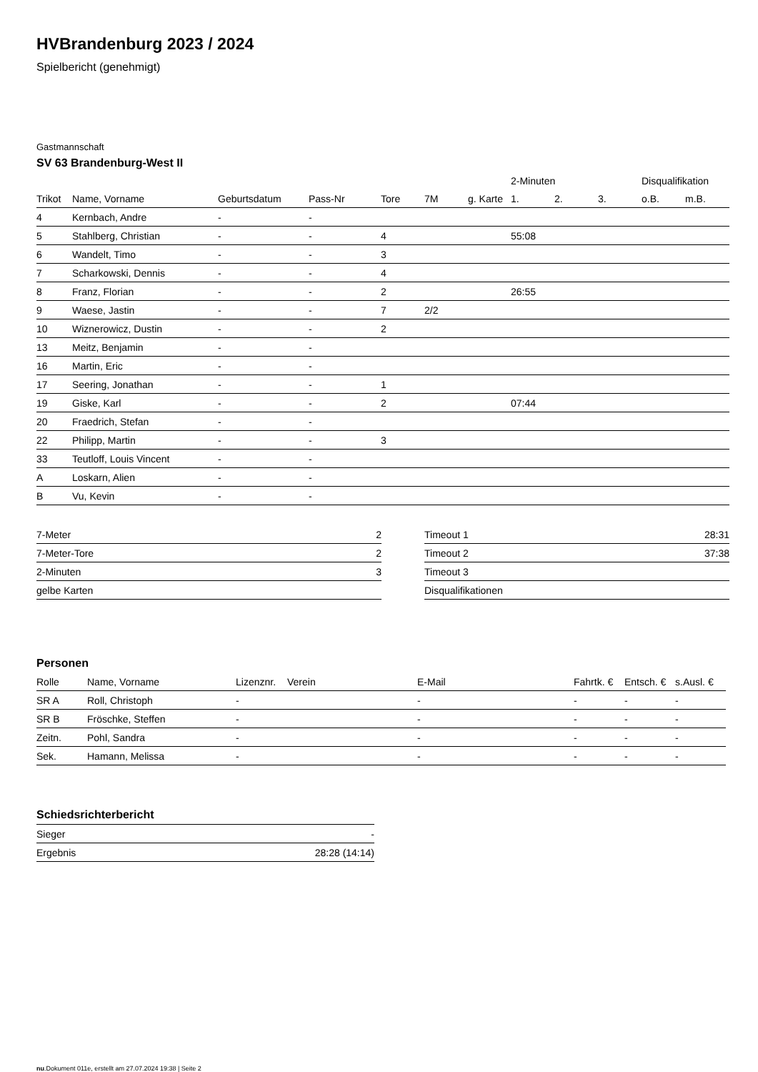HVBrandenburg 2023 / 2024
Spielbericht (genehmigt)
Gastmannschaft
SV 63 Brandenburg-West II
| | | | | | | | 2-Minuten | | | Disqualifikation | |
| --- | --- | --- | --- | --- | --- | --- | --- | --- | --- | --- | --- |
| Trikot | Name, Vorname | Geburtsdatum | Pass-Nr | Tore | 7M | g. Karte | 1. | 2. | 3. | o.B. | m.B. |
| 4 | Kernbach, Andre | - | - | | | | | | | | |
| 5 | Stahlberg, Christian | - | - | 4 | | | 55:08 | | | | |
| 6 | Wandelt, Timo | - | - | 3 | | | | | | | |
| 7 | Scharkowski, Dennis | - | - | 4 | | | | | | | |
| 8 | Franz, Florian | - | - | 2 | | | 26:55 | | | | |
| 9 | Waese, Jastin | - | - | 7 | 2/2 | | | | | | |
| 10 | Wiznerowicz, Dustin | - | - | 2 | | | | | | | |
| 13 | Meitz, Benjamin | - | - | | | | | | | | |
| 16 | Martin, Eric | - | - | | | | | | | | |
| 17 | Seering, Jonathan | - | - | 1 | | | | | | | |
| 19 | Giske, Karl | - | - | 2 | | | 07:44 | | | | |
| 20 | Fraedrich, Stefan | - | - | | | | | | | | |
| 22 | Philipp, Martin | - | - | 3 | | | | | | | |
| 33 | Teutloff, Louis Vincent | - | - | | | | | | | | |
| A | Loskarn, Alien | - | - | | | | | | | | |
| B | Vu, Kevin | - | - | | | | | | | | |
| 7-Meter | 2 |
| 7-Meter-Tore | 2 |
| 2-Minuten | 3 |
| gelbe Karten | |
| Timeout 1 | 28:31 |
| Timeout 2 | 37:38 |
| Timeout 3 | |
| Disqualifikationen | |
Personen
| Rolle | Name, Vorname | Lizenznr. | Verein | E-Mail | Fahrtk. € | Entsch. € | s.Ausl. € |
| --- | --- | --- | --- | --- | --- | --- | --- |
| SR A | Roll, Christoph | - | | - | - | - | - |
| SR B | Fröschke, Steffen | - | | - | - | - | - |
| Zeitn. | Pohl, Sandra | - | | - | - | - | - |
| Sek. | Hamann, Melissa | - | | - | - | - | - |
Schiedsrichterbericht
| Sieger | - |
| Ergebnis | 28:28 (14:14) |
nu.Dokument 011e, erstellt am 27.07.2024 19:38 | Seite 2